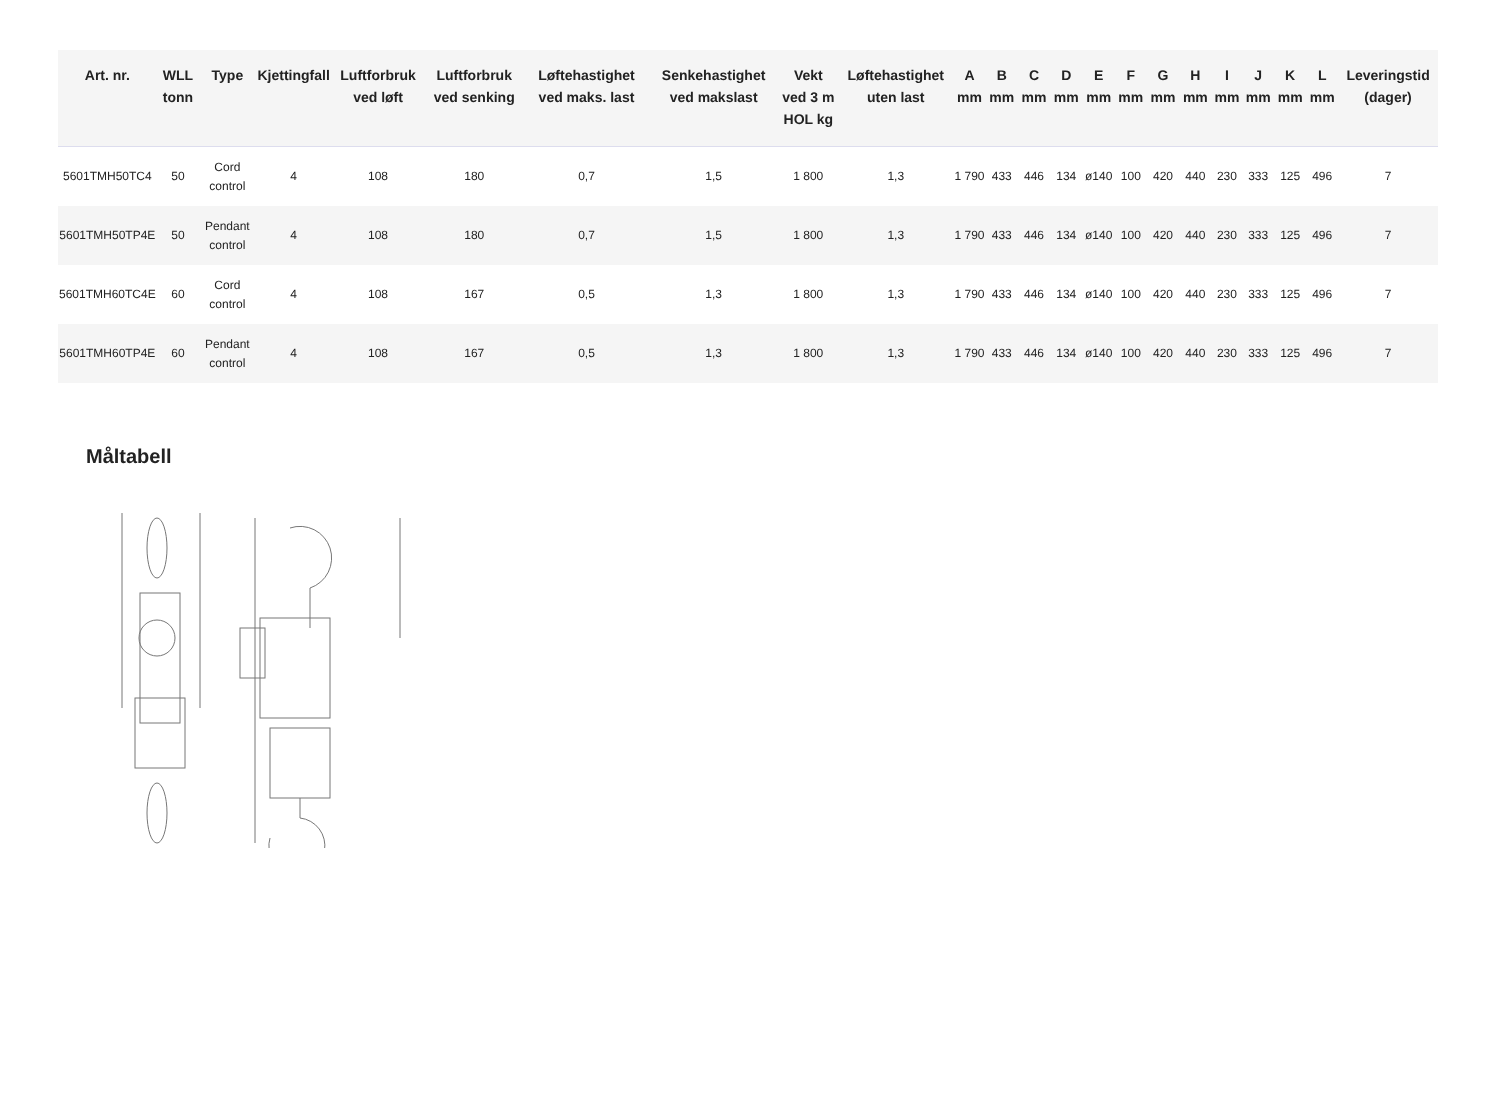| Art. nr. | WLL tonn | Type | Kjettingfall | Luftforbruk ved løft | Luftforbruk ved senking | Løftehastighet ved maks. last | Senkehastighet ved makslast | Vekt ved 3 m HOL kg | Løftehastighet uten last | A mm | B mm | C mm | D mm | E mm | F mm | G mm | H mm | I mm | J mm | K mm | L mm | Leveringstid (dager) |
| --- | --- | --- | --- | --- | --- | --- | --- | --- | --- | --- | --- | --- | --- | --- | --- | --- | --- | --- | --- | --- | --- | --- |
| 5601TMH50TC4 | 50 | Cord control | 4 | 108 | 180 | 0,7 | 1,5 | 1 800 | 1,3 | 1 790 | 433 | 446 | 134 | ø140 | 100 | 420 | 440 | 230 | 333 | 125 | 496 | 7 |
| 5601TMH50TP4E | 50 | Pendant control | 4 | 108 | 180 | 0,7 | 1,5 | 1 800 | 1,3 | 1 790 | 433 | 446 | 134 | ø140 | 100 | 420 | 440 | 230 | 333 | 125 | 496 | 7 |
| 5601TMH60TC4E | 60 | Cord control | 4 | 108 | 167 | 0,5 | 1,3 | 1 800 | 1,3 | 1 790 | 433 | 446 | 134 | ø140 | 100 | 420 | 440 | 230 | 333 | 125 | 496 | 7 |
| 5601TMH60TP4E | 60 | Pendant control | 4 | 108 | 167 | 0,5 | 1,3 | 1 800 | 1,3 | 1 790 | 433 | 446 | 134 | ø140 | 100 | 420 | 440 | 230 | 333 | 125 | 496 | 7 |
Måltabell